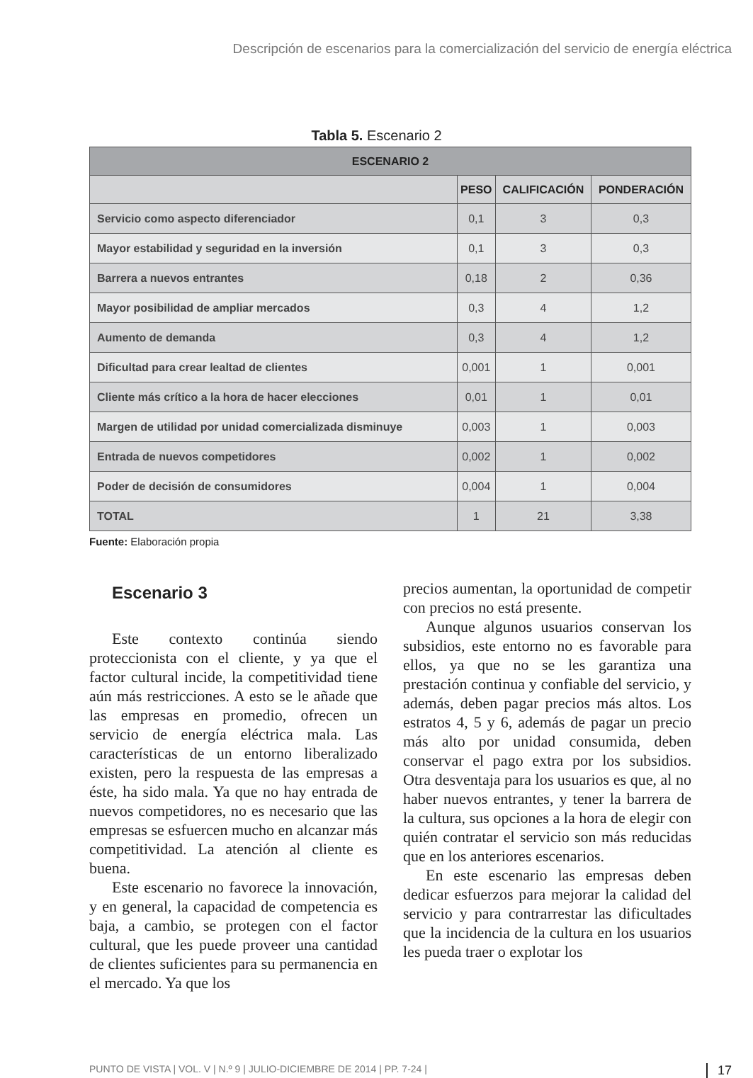Descripción de escenarios para la comercialización del servicio de energía eléctrica
Tabla 5. Escenario 2
| ESCENARIO 2 | | | |
| --- | --- | --- | --- |
| | PESO | CALIFICACIÓN | PONDERACIÓN |
| Servicio como aspecto diferenciador | 0,1 | 3 | 0,3 |
| Mayor estabilidad y seguridad en la inversión | 0,1 | 3 | 0,3 |
| Barrera a nuevos entrantes | 0,18 | 2 | 0,36 |
| Mayor posibilidad de ampliar mercados | 0,3 | 4 | 1,2 |
| Aumento de demanda | 0,3 | 4 | 1,2 |
| Dificultad para crear lealtad de clientes | 0,001 | 1 | 0,001 |
| Cliente más crítico a la hora de hacer elecciones | 0,01 | 1 | 0,01 |
| Margen de utilidad por unidad comercializada disminuye | 0,003 | 1 | 0,003 |
| Entrada de nuevos competidores | 0,002 | 1 | 0,002 |
| Poder de decisión de consumidores | 0,004 | 1 | 0,004 |
| TOTAL | 1 | 21 | 3,38 |
Fuente: Elaboración propia
Escenario 3
Este contexto continúa siendo proteccionista con el cliente, y ya que el factor cultural incide, la competitividad tiene aún más restricciones. A esto se le añade que las empresas en promedio, ofrecen un servicio de energía eléctrica mala. Las características de un entorno liberalizado existen, pero la respuesta de las empresas a éste, ha sido mala. Ya que no hay entrada de nuevos competidores, no es necesario que las empresas se esfuercen mucho en alcanzar más competitividad. La atención al cliente es buena.
Este escenario no favorece la innovación, y en general, la capacidad de competencia es baja, a cambio, se protegen con el factor cultural, que les puede proveer una cantidad de clientes suficientes para su permanencia en el mercado. Ya que los
precios aumentan, la oportunidad de competir con precios no está presente.
Aunque algunos usuarios conservan los subsidios, este entorno no es favorable para ellos, ya que no se les garantiza una prestación continua y confiable del servicio, y además, deben pagar precios más altos. Los estratos 4, 5 y 6, además de pagar un precio más alto por unidad consumida, deben conservar el pago extra por los subsidios. Otra desventaja para los usuarios es que, al no haber nuevos entrantes, y tener la barrera de la cultura, sus opciones a la hora de elegir con quién contratar el servicio son más reducidas que en los anteriores escenarios.
En este escenario las empresas deben dedicar esfuerzos para mejorar la calidad del servicio y para contrarrestar las dificultades que la incidencia de la cultura en los usuarios les pueda traer o explotar los
PUNTO DE VISTA | VOL. V | N.º 9 | JULIO-DICIEMBRE DE 2014 | PP. 7-24 | 17